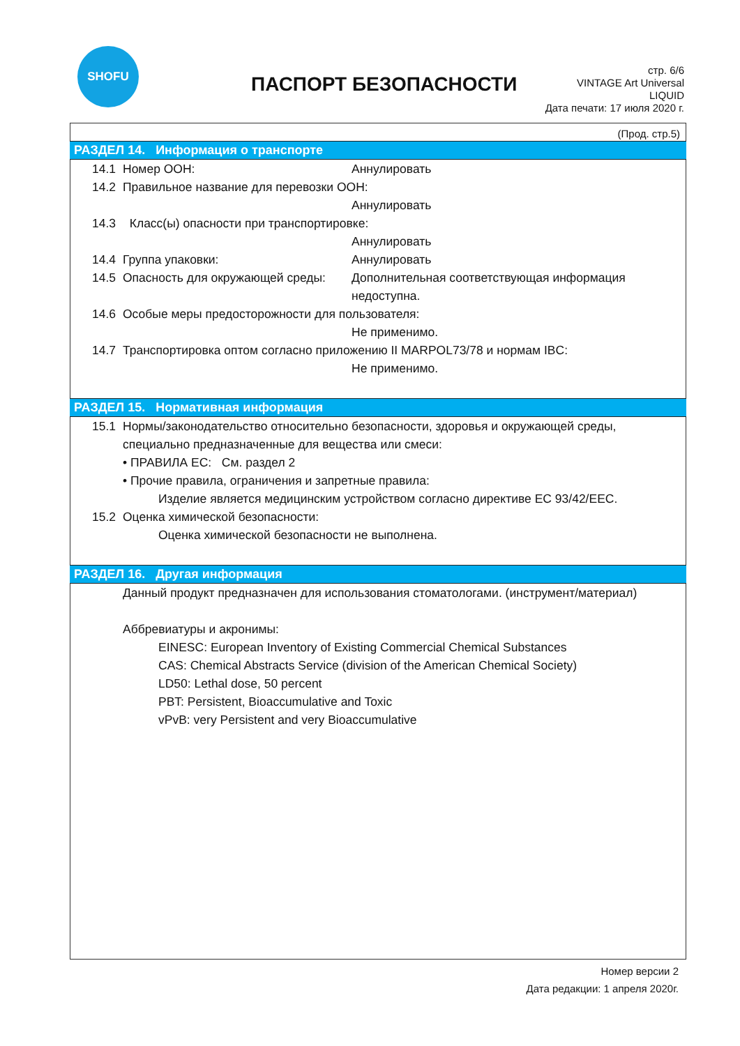SHOFU
ПАСПОРТ БЕЗОПАСНОСТИ
стр. 6/6
VINTAGE Art Universal
LIQUID
Дата печати: 17 июля 2020 г.
(Прод. стр.5)
РАЗДЕЛ 14. Информация о транспорте
14.1 Номер ООН: Аннулировать
14.2 Правильное название для перевозки ООН:
Аннулировать
14.3 Класс(ы) опасности при транспортировке:
Аннулировать
14.4 Группа упаковки: Аннулировать
14.5 Опасность для окружающей среды: Дополнительная соответствующая информация
недоступна.
14.6 Особые меры предосторожности для пользователя:
Не применимо.
14.7 Транспортировка оптом согласно приложению II MARPOL73/78 и нормам IBC:
Не применимо.
РАЗДЕЛ 15. Нормативная информация
15.1 Нормы/законодательство относительно безопасности, здоровья и окружающей среды,
специально предназначенные для вещества или смеси:
• ПРАВИЛА ЕС: См. раздел 2
• Прочие правила, ограничения и запретные правила:
Изделие является медицинским устройством согласно директиве ЕС 93/42/EEC.
15.2 Оценка химической безопасности:
Оценка химической безопасности не выполнена.
РАЗДЕЛ 16. Другая информация
Данный продукт предназначен для использования стоматологами. (инструмент/материал)
Аббревиатуры и акронимы:
EINESC: European Inventory of Existing Commercial Chemical Substances
CAS: Chemical Abstracts Service (division of the American Chemical Society)
LD50: Lethal dose, 50 percent
PBT: Persistent, Bioaccumulative and Toxic
vPvB: very Persistent and very Bioaccumulative
Номер версии 2
Дата редакции: 1 апреля 2020г.